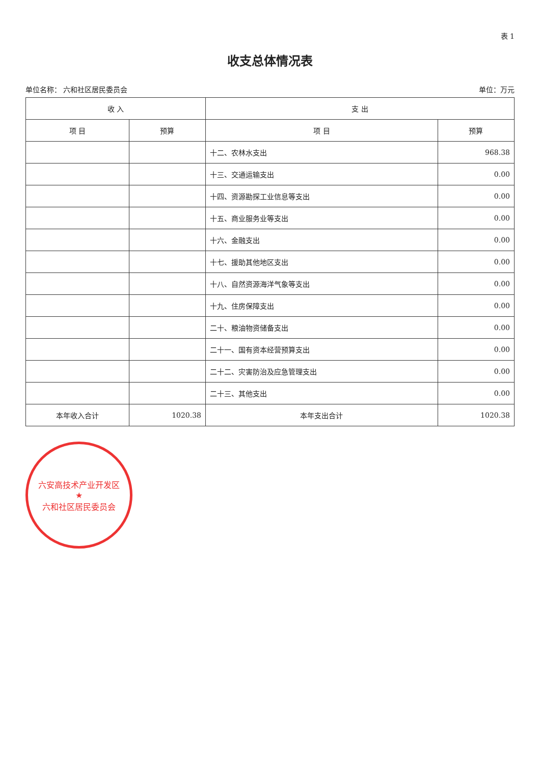表 1
收支总体情况表
单位名称： 六和社区居民委员会 单位：万元
| 收 入 | | 支 出 | |
| --- | --- | --- | --- |
| 项 目 | 预算 | 项 目 | 预算 |
| | | 十二、农林水支出 | 968.38 |
| | | 十三、交通运输支出 | 0.00 |
| | | 十四、资源勘探工业信息等支出 | 0.00 |
| | | 十五、商业服务业等支出 | 0.00 |
| | | 十六、金融支出 | 0.00 |
| | | 十七、援助其他地区支出 | 0.00 |
| | | 十八、自然资源海洋气象等支出 | 0.00 |
| | | 十九、住房保障支出 | 0.00 |
| | | 二十、粮油物资储备支出 | 0.00 |
| | | 二十一、国有资本经营预算支出 | 0.00 |
| | | 二十二、灾害防治及应急管理支出 | 0.00 |
| | | 二十三、其他支出 | 0.00 |
| 本年收入合计 | 1020.38 | 本年支出合计 | 1020.38 |
六安高技术产业开发区
★
六和社区居民委员会